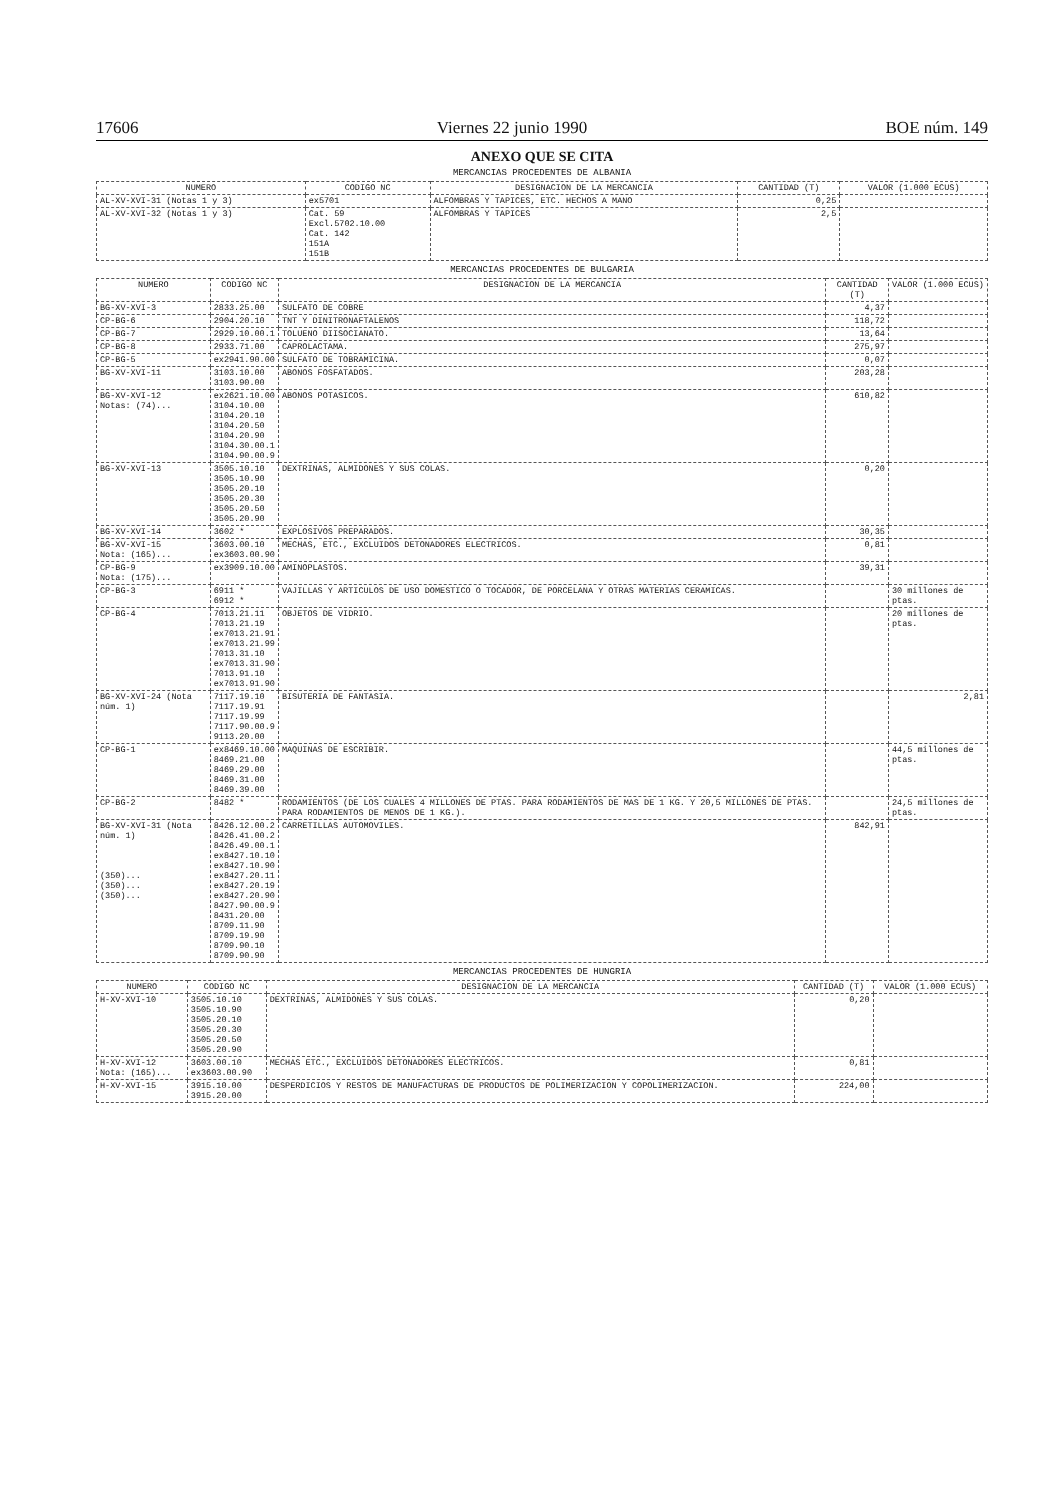17606 Viernes 22 junio 1990 BOE núm. 149
ANEXO QUE SE CITA
MERCANCIAS PROCEDENTES DE ALBANIA
| NUMERO | CODIGO NC | DESIGNACION DE LA MERCANCIA | CANTIDAD (T) | VALOR (1.000 ECUS) |
| --- | --- | --- | --- | --- |
| AL-XV-XVI-31 (Notas 1 y 3) | ex5701 | ALFOMBRAS Y TAPICES, ETC. HECHOS A MANO | 0,25 | |
| AL-XV-XVI-32 (Notas 1 y 3) | Cat. 59 Excl.5702.10.00 Cat. 142 151A 151B | ALFOMBRAS Y TAPICES | 2,5 | |
MERCANCIAS PROCEDENTES DE BULGARIA
| NUMERO | CODIGO NC | DESIGNACION DE LA MERCANCIA | CANTIDAD (T) | VALOR (1.000 ECUS) |
| --- | --- | --- | --- | --- |
| BG-XV-XVI-3 | 2833.25.00 | SULFATO DE COBRE | 4,37 | |
| CP-BG-6 | 2904.20.10 | TNT Y DINITRONAFTALENOS | 118,72 | |
| CP-BG-7 | 2929.10.00.1 | TOLUENO DIISOCIANATO. | 13,64 | |
| CP-BG-8 | 2933.71.00 | CAPROLACTAMA. | 275,97 | |
| CP-BG-5 | ex2941.90.00 | SULFATO DE TOBRAMICINA. | 0,07 | |
| BG-XV-XVI-11 | 3103.10.00 3103.90.00 | ABONOS FOSFATADOS. | 203,28 | |
| BG-XV-XVI-12 Notas: (74)... | ex2621.10.00 3104.10.00 3104.20.10 3104.20.50 3104.20.90 3104.30.00.1 3104.90.00.9 | ABONOS POTASICOS. | 610,82 | |
| BG-XV-XVI-13 | 3505.10.10 3505.10.90 3505.20.10 3505.20.30 3505.20.50 3505.20.90 | DEXTRINAS, ALMIDONES Y SUS COLAS. | 0,20 | |
| BG-XV-XVI-14 | 3602 * | EXPLOSIVOS PREPARADOS. | 30,35 | |
| BG-XV-XVI-15 Nota: (165)... | 3603.00.10 ex3603.00.90 | MECHAS, ETC., EXCLUIDOS DETONADORES ELECTRICOS. | 0,81 | |
| CP-BG-9 Nota: (175)... | ex3909.10.00 | AMINOPLASTOS. | 39,31 | |
| CP-BG-3 | 6911 * 6912 * | VAJILLAS Y ARTICULOS DE USO DOMESTICO O TOCADOR, DE PORCELANA Y OTRAS MATERIAS CERAMICAS. | | 30 millones de ptas. |
| CP-BG-4 | 7013.21.11 7013.21.19 ex7013.21.91 ex7013.21.99 7013.31.10 ex7013.31.90 7013.91.10 ex7013.91.90 | OBJETOS DE VIDRIO. | | 20 millones de ptas. |
| BG-XV-XVI-24 (Nota núm. 1) | 7117.19.10 7117.19.91 7117.19.99 7117.90.00.9 9113.20.00 | BISUTERIA DE FANTASIA. | | 2,81 |
| CP-BG-1 | ex8469.10.00 8469.21.00 8469.29.00 8469.31.00 8469.39.00 | MAQUINAS DE ESCRIBIR. | | 44,5 millones de ptas. |
| CP-BG-2 | 8482 * | RODAMIENTOS (DE LOS CUALES 4 MILLONES DE PTAS. PARA RODAMIENTOS DE MAS DE 1 KG. Y 20,5 MILLONES DE PTAS. PARA RODAMIENTOS DE MENOS DE 1 KG.). | | 24,5 millones de ptas. |
| BG-XV-XVI-31 (Nota núm. 1) (350)... (350)... (350)... | 8426.12.00.2 8426.41.00.2 8426.49.00.1 ex8427.10.10 ex8427.10.90 ex8427.20.11 ex8427.20.19 ex8427.20.90 8427.90.00.9 8431.20.00 8709.11.90 8709.19.90 8709.90.10 8709.90.90 | CARRETILLAS AUTOMOVILES. | 842,91 | |
MERCANCIAS PROCEDENTES DE HUNGRIA
| NUMERO | CODIGO NC | DESIGNACION DE LA MERCANCIA | CANTIDAD (T) | VALOR (1.000 ECUS) |
| --- | --- | --- | --- | --- |
| H-XV-XVI-10 | 3505.10.10 3505.10.90 3505.20.10 3505.20.30 3505.20.50 3505.20.90 | DEXTRINAS, ALMIDONES Y SUS COLAS. | 0,20 | |
| H-XV-XVI-12 Nota: (165)... | 3603.00.10 ex3603.00.90 | MECHAS ETC., EXCLUIDOS DETONADORES ELECTRICOS. | 0,81 | |
| H-XV-XVI-15 | 3915.10.00 3915.20.00 | DESPERDICIOS Y RESTOS DE MANUFACTURAS DE PRODUCTOS DE POLIMERIZACION Y COPOLIMERIZACION. | 224,00 | |